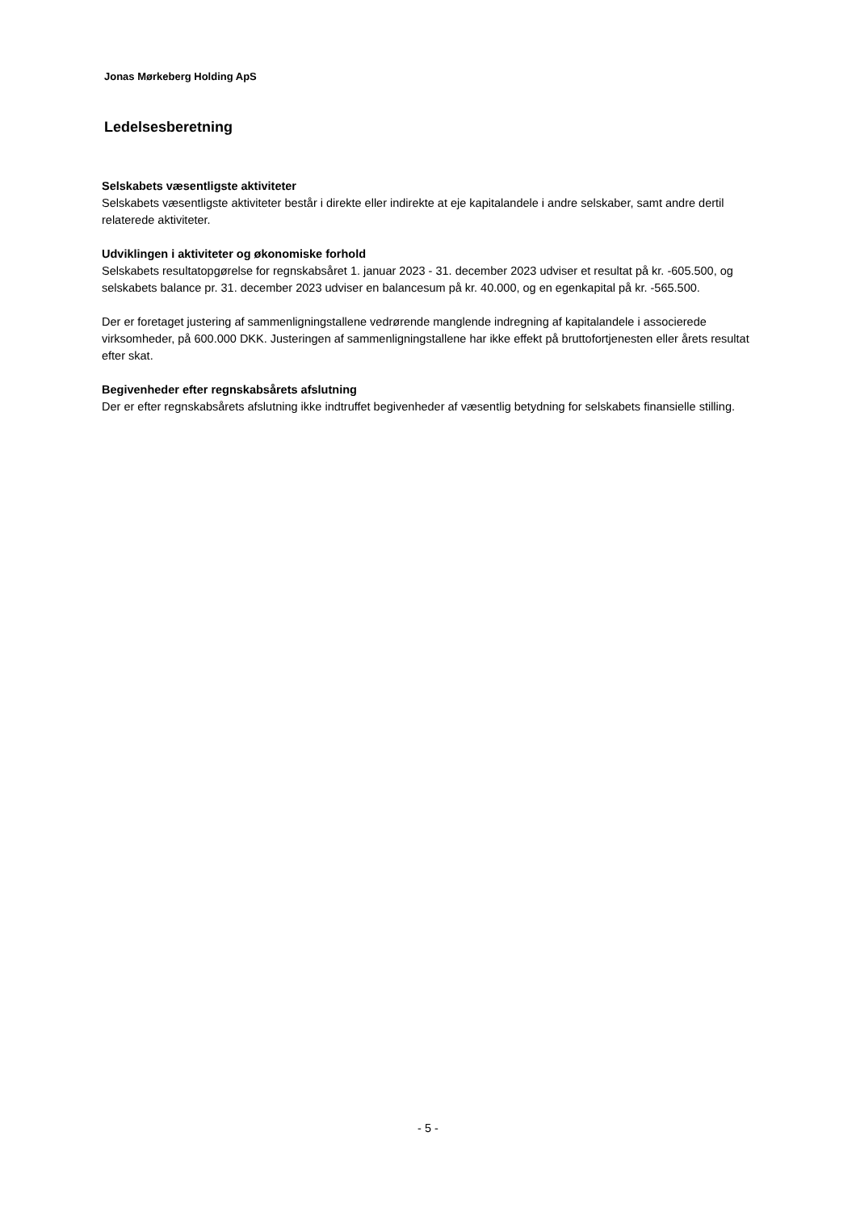Jonas Mørkeberg Holding ApS
Ledelsesberetning
Selskabets væsentligste aktiviteter
Selskabets væsentligste aktiviteter består i direkte eller indirekte at eje kapitalandele i andre selskaber, samt andre dertil relaterede aktiviteter.
Udviklingen i aktiviteter og økonomiske forhold
Selskabets resultatopgørelse for regnskabsåret 1. januar 2023 - 31. december 2023 udviser et resultat på kr. -605.500, og selskabets balance pr. 31. december 2023 udviser en balancesum på kr. 40.000, og en egenkapital på kr. -565.500.
Der er foretaget justering af sammenligningstallene vedrørende manglende indregning af kapitalandele i associerede virksomheder, på 600.000 DKK. Justeringen af sammenligningstallene har ikke effekt på bruttofortjenesten eller årets resultat efter skat.
Begivenheder efter regnskabsårets afslutning
Der er efter regnskabsårets afslutning ikke indtruffet begivenheder af væsentlig betydning for selskabets finansielle stilling.
- 5 -